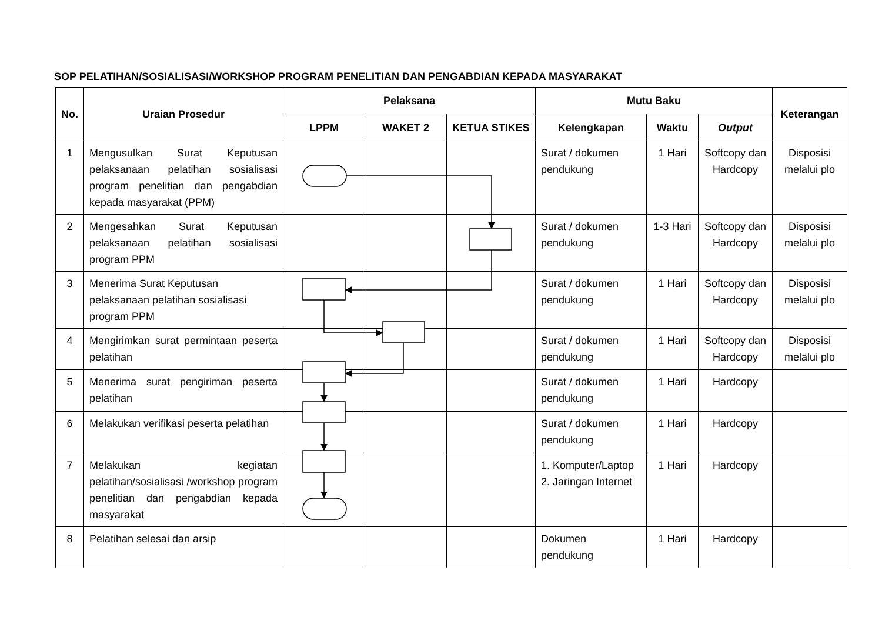SOP PELATIHAN/SOSIALISASI/WORKSHOP PROGRAM PENELITIAN DAN PENGABDIAN KEPADA MASYARAKAT
| No. | Uraian Prosedur | Pelaksana | | | Mutu Baku | | | Keterangan |
| --- | --- | --- | --- | --- | --- | --- | --- | --- |
| | | LPPM | WAKET 2 | KETUA STIKES | Kelengkapan | Waktu | Output | |
| 1 | Mengusulkan Surat Keputusan pelaksanaan pelatihan sosialisasi program penelitian dan pengabdian kepada masyarakat (PPM) | | | | Surat / dokumen pendukung | 1 Hari | Softcopy dan Hardcopy | Disposisi melalui plo |
| 2 | Mengesahkan Surat Keputusan pelaksanaan pelatihan sosialisasi program PPM | | | | Surat / dokumen pendukung | 1-3 Hari | Softcopy dan Hardcopy | Disposisi melalui plo |
| 3 | Menerima Surat Keputusan pelaksanaan pelatihan sosialisasi program PPM | | | | Surat / dokumen pendukung | 1 Hari | Softcopy dan Hardcopy | Disposisi melalui plo |
| 4 | Mengirimkan surat permintaan peserta pelatihan | | | | Surat / dokumen pendukung | 1 Hari | Softcopy dan Hardcopy | Disposisi melalui plo |
| 5 | Menerima surat pengiriman peserta pelatihan | | | | Surat / dokumen pendukung | 1 Hari | Hardcopy | |
| 6 | Melakukan verifikasi peserta pelatihan | | | | Surat / dokumen pendukung | 1 Hari | Hardcopy | |
| 7 | Melakukan kegiatan pelatihan/sosialisasi /workshop program penelitian dan pengabdian kepada masyarakat | | | | 1. Komputer/Laptop 2. Jaringan Internet | 1 Hari | Hardcopy | |
| 8 | Pelatihan selesai dan arsip | | | | Dokumen pendukung | 1 Hari | Hardcopy | |